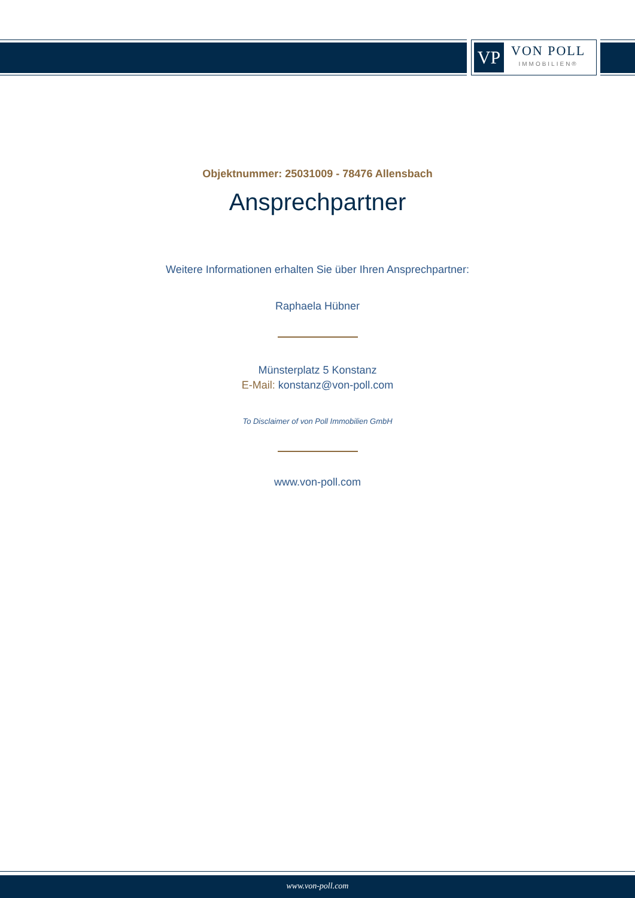VP
VON POLL
IMMOBILIEN®
Objektnummer: 25031009 - 78476 Allensbach
Ansprechpartner
Weitere Informationen erhalten Sie über Ihren Ansprechpartner:
Raphaela Hübner
Münsterplatz 5 Konstanz
E-Mail: konstanz@von-poll.com
To Disclaimer of von Poll Immobilien GmbH
www.von-poll.com
www.von-poll.com